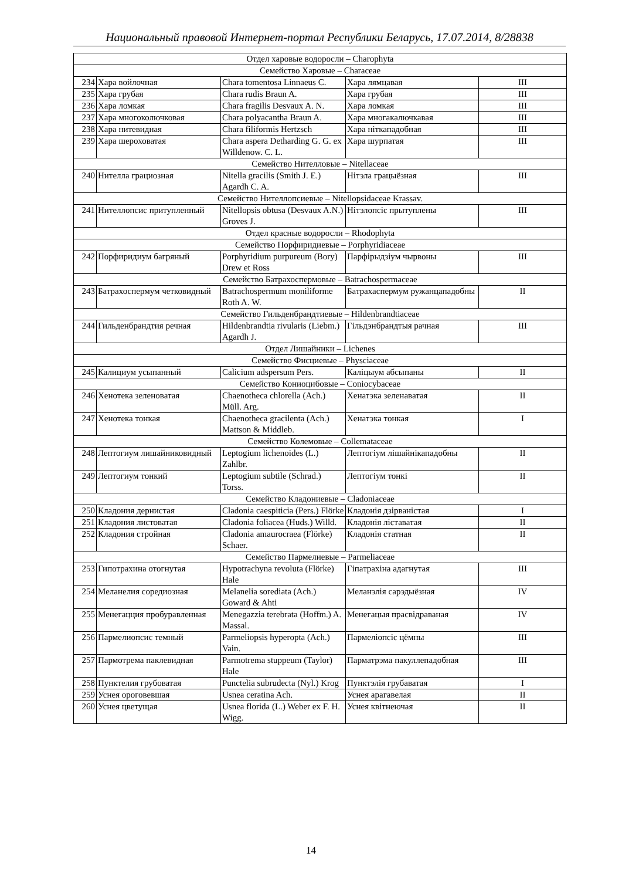Национальный правовой Интернет-портал Республики Беларусь, 17.07.2014, 8/28838
| Отдел харовые водоросли – Charophyta | | | | |
| Семейство Харовые – Characeae | | | | |
| 234 | Хара войлочная | Chara tomentosa Linnaeus C. | Хара лямцавая | III |
| 235 | Хара грубая | Chara rudis Braun A. | Хара грубая | III |
| 236 | Хара ломкая | Chara fragilis Desvaux A. N. | Хара ломкая | III |
| 237 | Хара многоколючковая | Chara polyacantha Braun A. | Хара многакалючкавая | III |
| 238 | Хара нитевидная | Chara filiformis Hertzsch | Хара ніткападобная | III |
| 239 | Хара шероховатая | Chara aspera Detharding G. G. ex Willdenow. C. L. | Хара шурпатая | III |
| Семейство Нителловые – Nitellaceae | | | | |
| 240 | Нителла грациозная | Nitella gracilis (Smith J. E.) Agardh C. A. | Нітэла грацыёзная | III |
| Семейство Нителлопсиевые – Nitellopsidaceae Krassav. | | | | |
| 241 | Нителлопсис притупленный | Nitellopsis obtusa (Desvaux A.N.) Groves J. | Нітэлопсіс прытуплены | III |
| Отдел красные водоросли – Rhodophyta | | | | |
| Семейство Порфиридиевые – Porphyridiaceae | | | | |
| 242 | Порфиридиум багряный | Porphyridium purpureum (Bory) Drew et Ross | Парфірыдзіум чырвоны | III |
| Семейство Батрахоспермовые – Batrachospermaceae | | | | |
| 243 | Батрахоспермум четковидный | Batrachospermum moniliforme Roth A. W. | Батрахаспермум ружанцападобны | II |
| Семейство Гильденбрандтиевые – Hildenbrandtiaceae | | | | |
| 244 | Гильденбрандтия речная | Hildenbrandtia rivularis (Liebm.) Agardh J. | Гільдэнбрандтыя рачная | III |
| Отдел Лишайники – Lichenes | | | | |
| Семейство Фисциевые – Physciaceae | | | | |
| 245 | Калициум усыпанный | Calicium adspersum Pers. | Каліцыум абсыпаны | II |
| Семейство Кониоцибовые – Coniocybaceae | | | | |
| 246 | Хенотека зеленоватая | Chaenotheca chlorella (Ach.) Müll. Arg. | Хенатэка зеленаватая | II |
| 247 | Хенотека тонкая | Chaenotheca gracilenta (Ach.) Mattson & Middleb. | Хенатэка тонкая | I |
| Семейство Колемовые – Collemataceae | | | | |
| 248 | Лептогиум лишайниковидный | Leptogium lichenoides (L.) Zahlbr. | Лептогіум лішайнікападобны | II |
| 249 | Лептогиум тонкий | Leptogium subtile (Schrad.) Torss. | Лептогіум тонкі | II |
| Семейство Кладониевые – Cladoniaceae | | | | |
| 250 | Кладония дернистая | Cladonia caespiticia (Pers.) Flörke | Кладонія дзірваністая | I |
| 251 | Кладония листоватая | Cladonia foliacea (Huds.) Willd. | Кладонія ліставатая | II |
| 252 | Кладония стройная | Cladonia amaurocraea (Flörke) Schaer. | Кладонія статная | II |
| Семейство Пармелиевые – Parmeliaceae | | | | |
| 253 | Гипотрахина отогнутая | Hypotrachyna revoluta (Flörke) Hale | Гіпатрахіна адагнутая | III |
| 254 | Меланелия соредиозная | Melanelia sorediata (Ach.) Goward & Ahti | Меланэлія сарэдыёзная | IV |
| 255 | Менегацция пробуравленная | Menegazzia terebrata (Hoffm.) A. Massal. | Менегацыя прасвідраваная | IV |
| 256 | Пармелиопсис темный | Parmeliopsis hyperopta (Ach.) Vain. | Пармеліопсіс цёмны | III |
| 257 | Пармотрема паклевидная | Parmotrema stuppeum (Taylor) Hale | Парматрэма пакуллепадобная | III |
| 258 | Пунктелия грубоватая | Punctelia subrudecta (Nyl.) Krog | Пунктэлія грубаватая | I |
| 259 | Уснея ороговевшая | Usnea ceratina Ach. | Уснея арагавелая | II |
| 260 | Уснея цветущая | Usnea florida (L.) Weber ex F. H. Wigg. | Уснея квітнеючая | II |
14